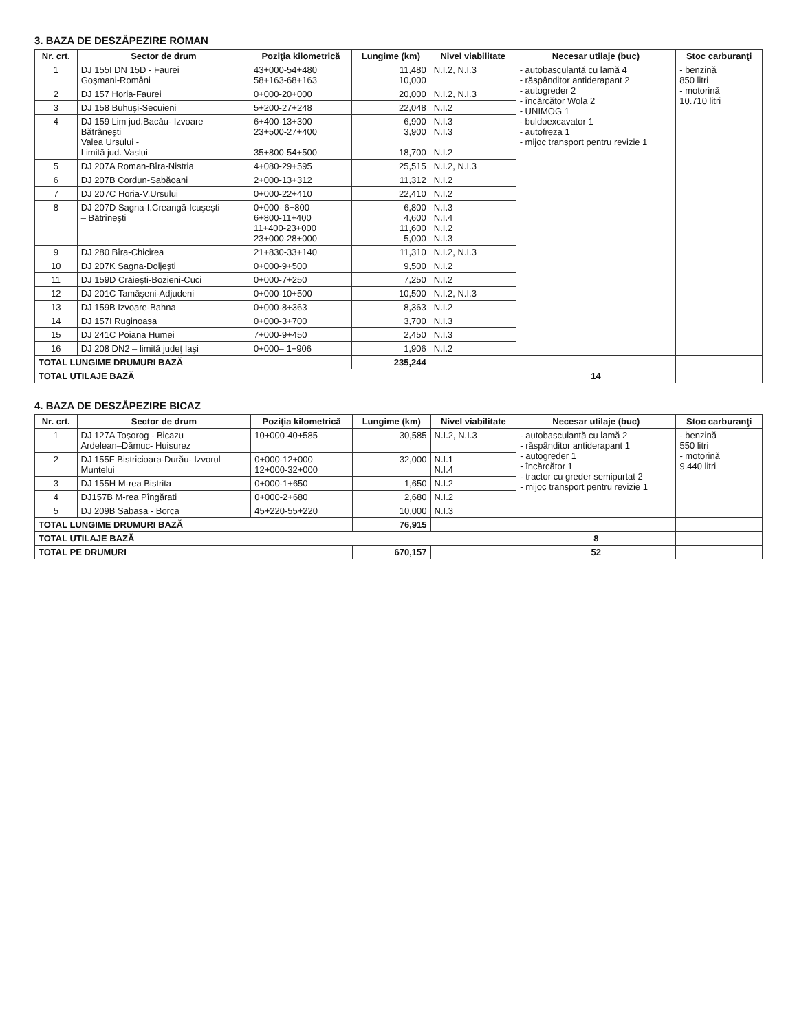3. BAZA DE DESZĂPEZIRE ROMAN
| Nr. crt. | Sector de drum | Poziţia kilometrică | Lungime (km) | Nivel viabilitate | Necesar utilaje (buc) | Stoc carburanţi |
| --- | --- | --- | --- | --- | --- | --- |
| 1 | DJ 155I DN 15D - Faurei Goşmani-Români | 43+000-54+480 58+163-68+163 | 11,480 10,000 | N.I.2, N.I.3 | - autobasculantă cu lamă 4 - răspânditor antiderapant 2 - autogreder 2 - încărcător Wola 2 - UNIMOG 1 - buldoexcavator 1 - autofreza 1 - mijoc transport pentru revizie 1 | - benzină 850 litri - motorină 10.710 litri |
| 2 | DJ 157 Horia-Faurei | 0+000-20+000 | 20,000 | N.I.2, N.I.3 | | |
| 3 | DJ 158 Buhuşi-Secuieni | 5+200-27+248 | 22,048 | N.I.2 | | |
| 4 | DJ 159 Lim jud.Bacău- Izvoare Bătrâneşti Valea Ursului - Limită jud. Vaslui | 6+400-13+300 23+500-27+400 35+800-54+500 | 6,900 3,900 18,700 | N.I.3 N.I.3 N.I.2 | | |
| 5 | DJ 207A Roman-Bîra-Nistria | 4+080-29+595 | 25,515 | N.I.2, N.I.3 | | |
| 6 | DJ 207B Cordun-Sabăoani | 2+000-13+312 | 11,312 | N.I.2 | | |
| 7 | DJ 207C Horia-V.Ursului | 0+000-22+410 | 22,410 | N.I.2 | | |
| 8 | DJ 207D Sagna-I.Creangă-Icuşeşti – Bătrîneşti | 0+000- 6+800 6+800-11+400 11+400-23+000 23+000-28+000 | 6,800 4,600 11,600 5,000 | N.I.3 N.I.4 N.I.2 N.I.3 | | |
| 9 | DJ 280 Bîra-Chicirea | 21+830-33+140 | 11,310 | N.I.2, N.I.3 | | |
| 10 | DJ 207K Sagna-Doljeşti | 0+000-9+500 | 9,500 | N.I.2 | | |
| 11 | DJ 159D Crăieşti-Bozieni-Cuci | 0+000-7+250 | 7,250 | N.I.2 | | |
| 12 | DJ 201C Tamăşeni-Adjudeni | 0+000-10+500 | 10,500 | N.I.2, N.I.3 | | |
| 13 | DJ 159B Izvoare-Bahna | 0+000-8+363 | 8,363 | N.I.2 | | |
| 14 | DJ 157I Ruginoasa | 0+000-3+700 | 3,700 | N.I.3 | | |
| 15 | DJ 241C Poiana Humei | 7+000-9+450 | 2,450 | N.I.3 | | |
| 16 | DJ 208 DN2 – limită judeţ Iaşi | 0+000– 1+906 | 1,906 | N.I.2 | | |
| TOTAL LUNGIME DRUMURI BAZĂ | | | 235,244 | | | |
| TOTAL UTILAJE BAZĂ | | | | | 14 | |
4. BAZA DE DESZĂPEZIRE BICAZ
| Nr. crt. | Sector de drum | Poziţia kilometrică | Lungime (km) | Nivel viabilitate | Necesar utilaje (buc) | Stoc carburanţi |
| --- | --- | --- | --- | --- | --- | --- |
| 1 | DJ 127A Toşorog - Bicazu Ardelean–Dămuc- Huisurez | 10+000-40+585 | 30,585 | N.I.2, N.I.3 | - autobasculantă cu lamă 2 - răspânditor antiderapant 1 - autogreder 1 - încărcător 1 - tractor cu greder semipurtat 2 - mijoc transport pentru revizie 1 | - benzină 550 litri - motorină 9.440 litri |
| 2 | DJ 155F Bistricioara-Durău- Izvorul Muntelui | 0+000-12+000 12+000-32+000 | 32,000 | N.I.1 N.I.4 | | |
| 3 | DJ 155H M-rea Bistrita | 0+000-1+650 | 1,650 | N.I.2 | | |
| 4 | DJ157B M-rea Pîngărati | 0+000-2+680 | 2,680 | N.I.2 | | |
| 5 | DJ 209B Sabasa - Borca | 45+220-55+220 | 10,000 | N.I.3 | | |
| TOTAL LUNGIME DRUMURI BAZĂ | | | 76,915 | | | |
| TOTAL UTILAJE BAZĂ | | | | | 8 | |
| TOTAL PE DRUMURI | | | 670,157 | | 52 | |